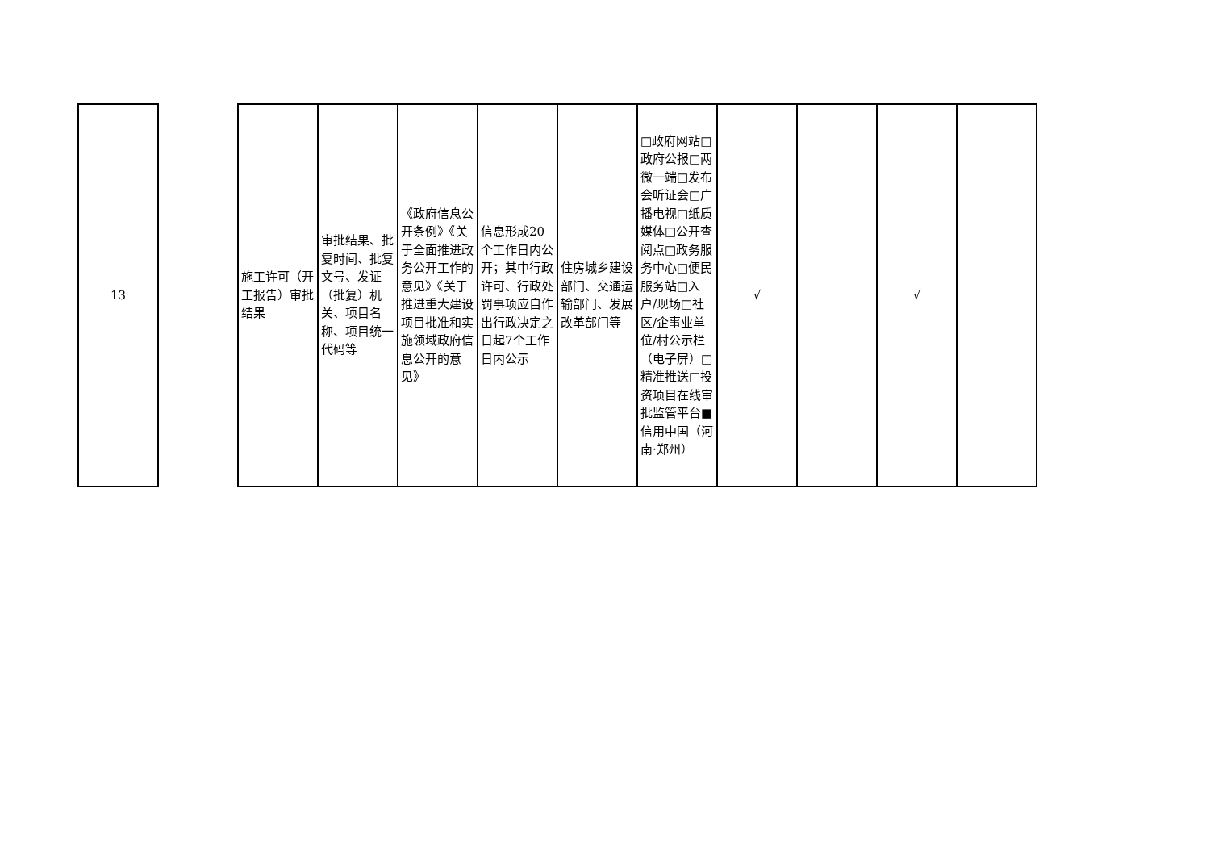| 13 | | 施工许可（开工报告）审批结果 | 审批结果、批复时间、批复文号、发证（批复）机关、项目名称、项目统一代码等 | 《政府信息公开条例》《关于全面推进政务公开工作的意见》《关于推进重大建设项目批准和实施领域政府信息公开的意见》 | 信息形成20个工作日内公开；其中行政许可、行政处罚事项应自作出行政决定之日起7个工作日内公示 | 住房城乡建设部门、交通运输部门、发展改革部门等 | □政府网站□政府公报□两微一端□发布会听证会□广播电视□纸质媒体□公开查阅点□政务服务中心□便民服务站□入户/现场□社区/企事业单位/村公示栏（电子屏）□精准推送□投资项目在线审批监管平台■信用中国（河南·郑州） | √ | | √ | |